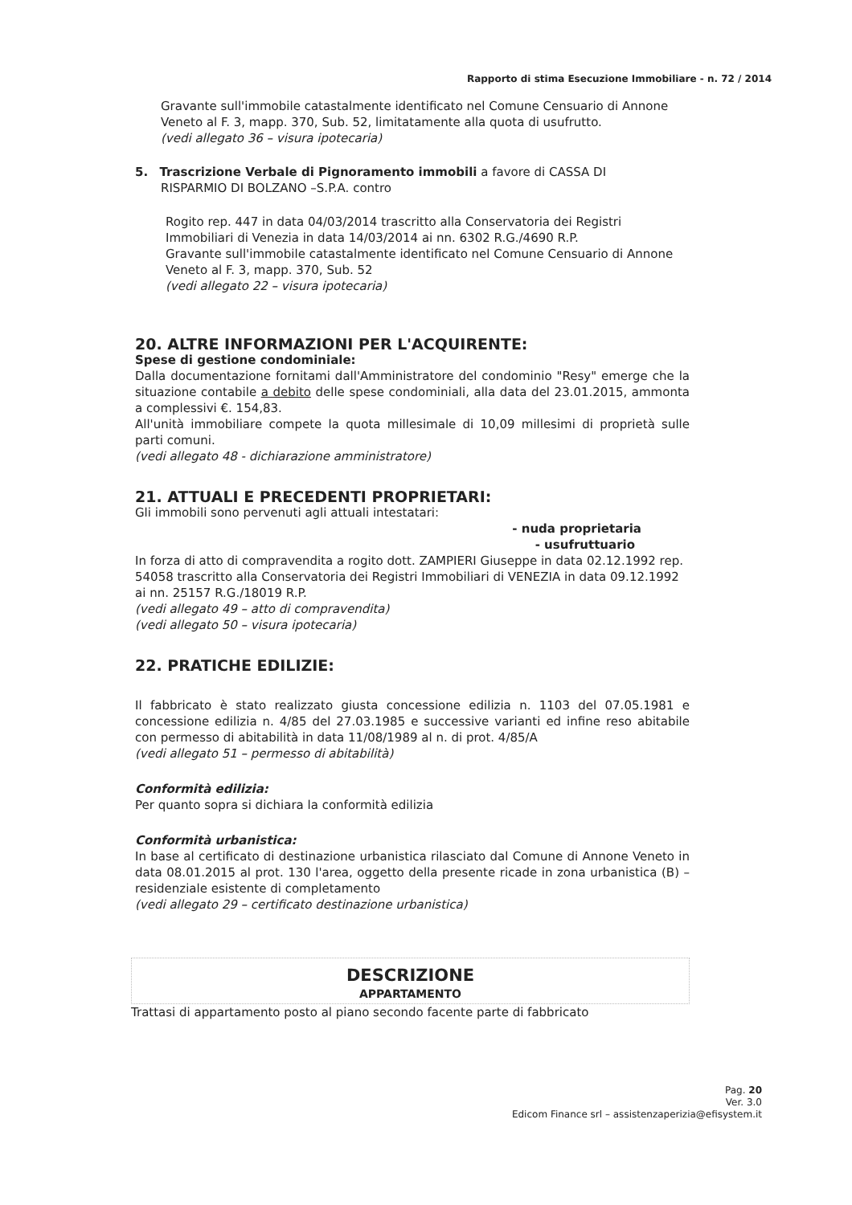Rapporto di stima Esecuzione Immobiliare - n. 72 / 2014
Gravante sull'immobile catastalmente identificato nel Comune Censuario di Annone Veneto al F. 3, mapp. 370, Sub. 52, limitatamente alla quota di usufrutto.
(vedi allegato 36 – visura ipotecaria)
5. Trascrizione Verbale di Pignoramento immobili a favore di CASSA DI
RISPARMIO DI BOLZANO –S.P.A. contro
Rogito rep. 447 in data 04/03/2014 trascritto alla Conservatoria dei Registri Immobiliari di Venezia in data 14/03/2014 ai nn. 6302 R.G./4690 R.P.
Gravante sull'immobile catastalmente identificato nel Comune Censuario di Annone Veneto al F. 3, mapp. 370, Sub. 52
(vedi allegato 22 – visura ipotecaria)
20. ALTRE INFORMAZIONI PER L'ACQUIRENTE:
Spese di gestione condominiale:
Dalla documentazione fornitami dall'Amministratore del condominio "Resy" emerge che la situazione contabile a debito delle spese condominiali, alla data del 23.01.2015, ammonta a complessivi €. 154,83.
All'unità immobiliare compete la quota millesimale di 10,09 millesimi di proprietà sulle parti comuni.
(vedi allegato 48 - dichiarazione amministratore)
21. ATTUALI E PRECEDENTI PROPRIETARI:
Gli immobili sono pervenuti agli attuali intestatari:
- nuda proprietaria
- usufruttuario
In forza di atto di compravendita a rogito dott. ZAMPIERI Giuseppe in data 02.12.1992 rep. 54058 trascritto alla Conservatoria dei Registri Immobiliari di VENEZIA in data 09.12.1992 ai nn. 25157 R.G./18019 R.P.
(vedi allegato 49 – atto di compravendita)
(vedi allegato 50 – visura ipotecaria)
22. PRATICHE EDILIZIE:
Il fabbricato è stato realizzato giusta concessione edilizia n. 1103 del 07.05.1981 e concessione edilizia n. 4/85 del 27.03.1985 e successive varianti ed infine reso abitabile con permesso di abitabilità in data 11/08/1989 al n. di prot. 4/85/A
(vedi allegato 51 – permesso di abitabilità)
Conformità edilizia:
Per quanto sopra si dichiara la conformità edilizia
Conformità urbanistica:
In base al certificato di destinazione urbanistica rilasciato dal Comune di Annone Veneto in data 08.01.2015 al prot. 130 l'area, oggetto della presente ricade in zona urbanistica (B) – residenziale esistente di completamento
(vedi allegato 29 – certificato destinazione urbanistica)
DESCRIZIONE
APPARTAMENTO
Trattasi di appartamento posto al piano secondo facente parte di fabbricato
Pag. 20
Ver. 3.0
Edicom Finance srl – assistenzaperizia@efisystem.it